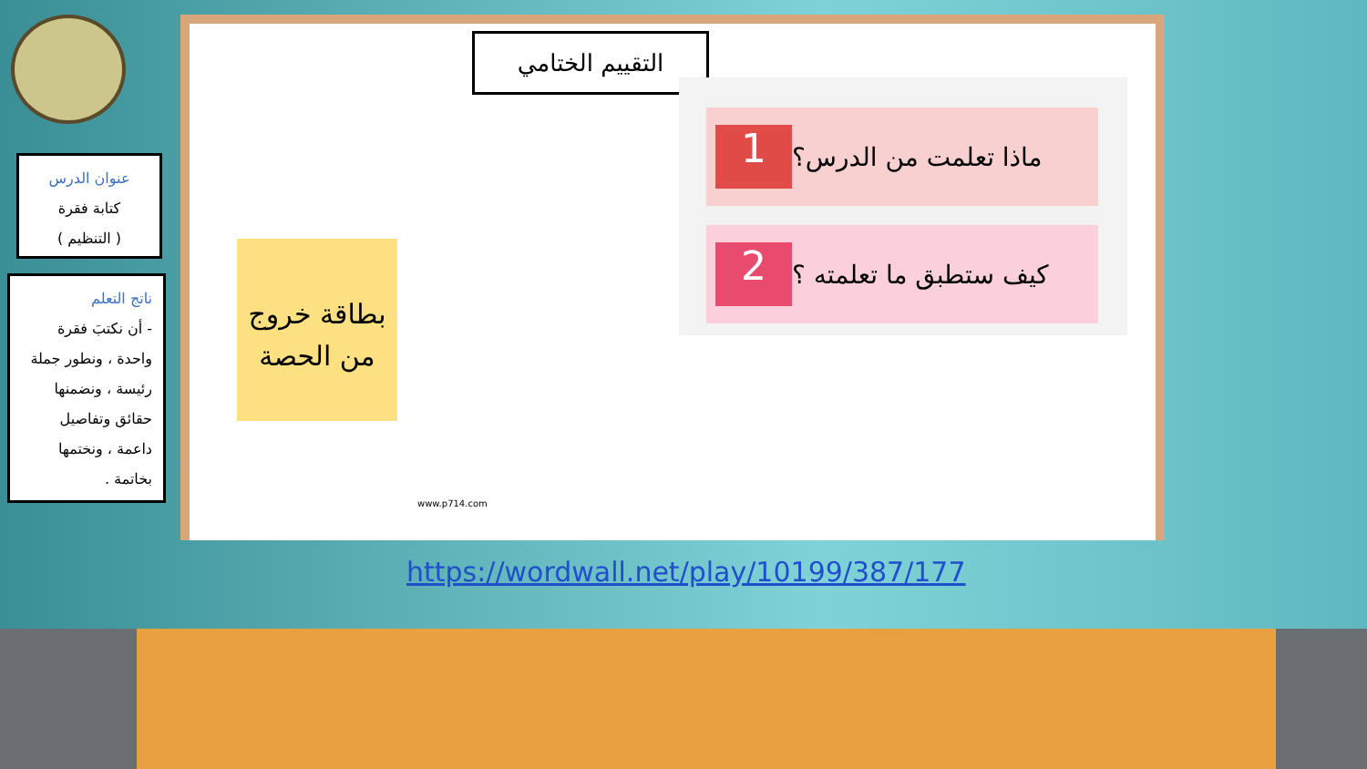التقييم الختامي
ماذا تعلمت من الدرس؟ 1
كيف ستطبق ما تعلمته ؟ 2
عنوان الدرس
كتابة فقرة
( التنظيم )
ناتج التعلم
- أن نكتبَ فقرة واحدة ، ونطور جملة رئيسة ، ونضمنها حقائق وتفاصيل داعمة ، ونختمها بخاتمة .
بطاقة خروج من الحصة
www.p714.com
https://wordwall.net/play/10199/387/177